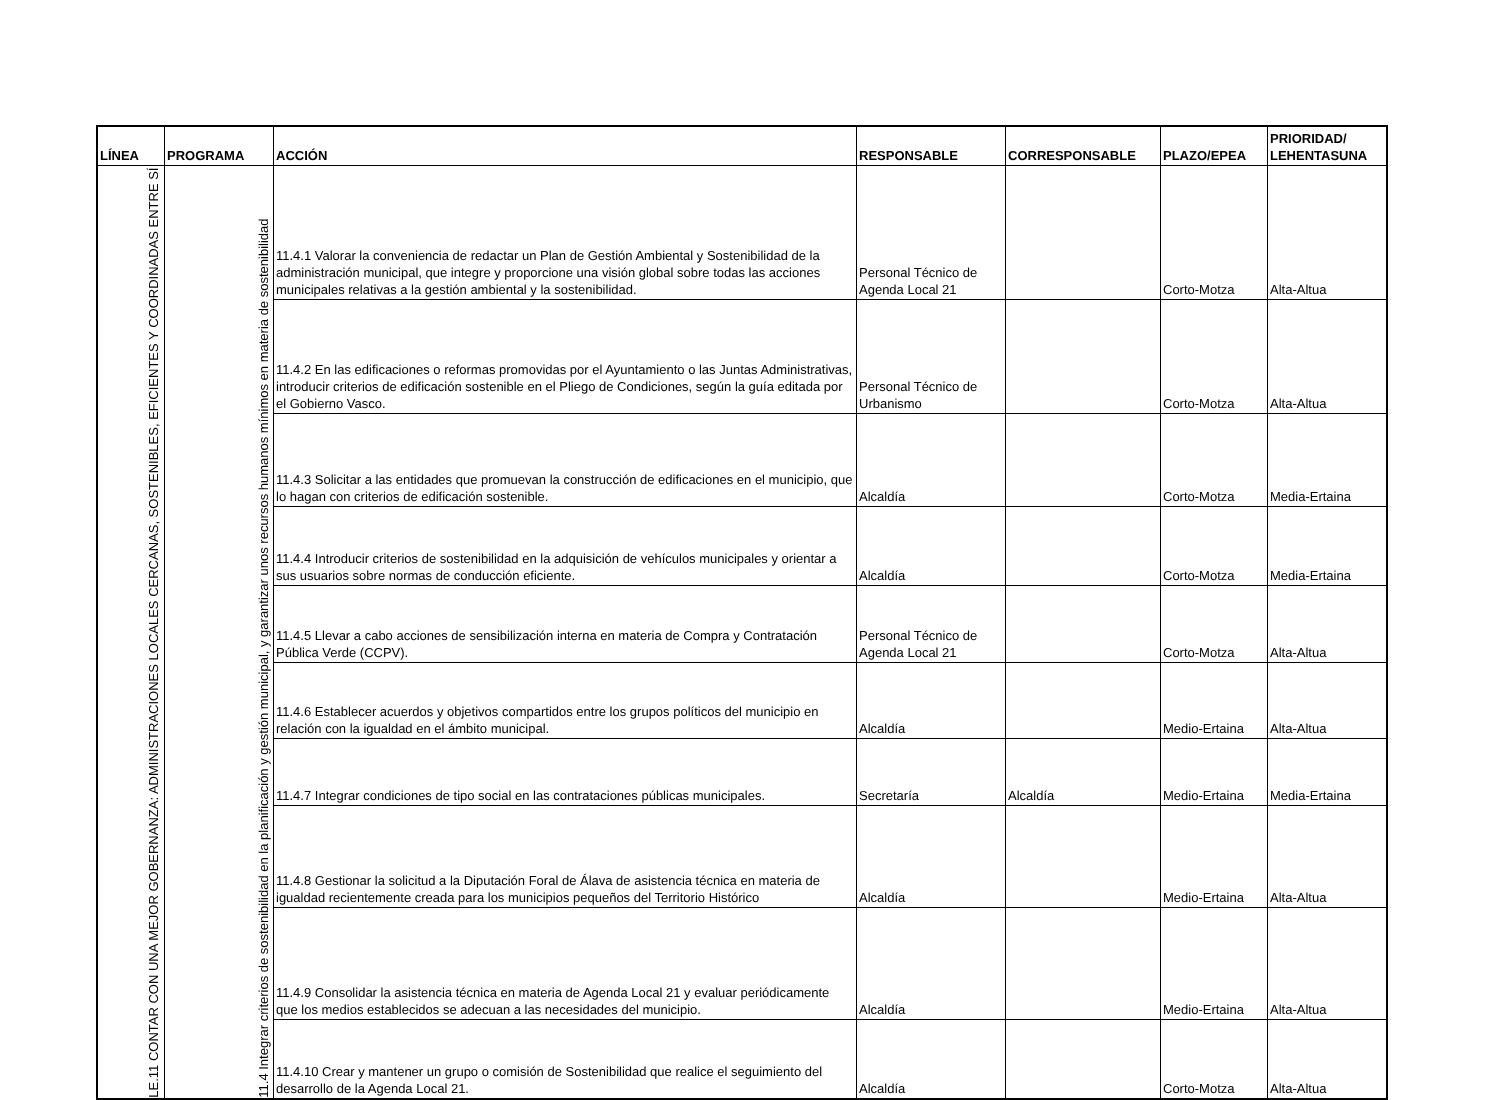| LÍNEA | PROGRAMA | ACCIÓN | RESPONSABLE | CORRESPONSABLE | PLAZO/EPEA | PRIORIDAD/ LEHENTASUNA |
| --- | --- | --- | --- | --- | --- | --- |
| LE.11 CONTAR CON UNA MEJOR GOBERNANZA: ADMINISTRACIONES LOCALES CERCANAS, SOSTENIBLES, EFICIENTES Y COORDINADAS ENTRE SÍ | 11.4 Integrar criterios de sostenibilidad en la planificación y gestión municipal, y garantizar unos recursos humanos mínimos en materia de sostenibilidad | 11.4.1 Valorar la conveniencia de redactar un Plan de Gestión Ambiental y Sostenibilidad de la administración municipal, que integre y proporcione una visión global sobre todas las acciones municipales relativas a la gestión ambiental y la sostenibilidad. | Personal Técnico de Agenda Local 21 | | Corto-Motza | Alta-Altua |
| | | 11.4.2 En las edificaciones o reformas promovidas por el Ayuntamiento o las Juntas Administrativas, introducir criterios de edificación sostenible en el Pliego de Condiciones, según la guía editada por el Gobierno Vasco. | Personal Técnico de Urbanismo | | Corto-Motza | Alta-Altua |
| | | 11.4.3 Solicitar a las entidades que promuevan la construcción de edificaciones en el municipio, que lo hagan con criterios de edificación sostenible. | Alcaldía | | Corto-Motza | Media-Ertaina |
| | | 11.4.4 Introducir criterios de sostenibilidad en la adquisición de vehículos municipales y orientar a sus usuarios sobre normas de conducción eficiente. | Alcaldía | | Corto-Motza | Media-Ertaina |
| | | 11.4.5 Llevar a cabo acciones de sensibilización interna en materia de Compra y Contratación Pública Verde (CCPV). | Personal Técnico de Agenda Local 21 | | Corto-Motza | Alta-Altua |
| | | 11.4.6 Establecer acuerdos y objetivos compartidos entre los grupos políticos del municipio en relación con la igualdad en el ámbito municipal. | Alcaldía | | Medio-Ertaina | Alta-Altua |
| | | 11.4.7 Integrar condiciones de tipo social en las contrataciones públicas municipales. | Secretaría | Alcaldía | Medio-Ertaina | Media-Ertaina |
| | | 11.4.8 Gestionar la solicitud a la Diputación Foral de Álava de asistencia técnica en materia de igualdad recientemente creada para los municipios pequeños del Territorio Histórico | Alcaldía | | Medio-Ertaina | Alta-Altua |
| | | 11.4.9 Consolidar la asistencia técnica en materia de Agenda Local 21 y evaluar periódicamente que los medios establecidos se adecuan a las necesidades del municipio. | Alcaldía | | Medio-Ertaina | Alta-Altua |
| | | 11.4.10 Crear y mantener un grupo o comisión de Sostenibilidad que realice el seguimiento del desarrollo de la Agenda Local 21. | Alcaldía | | Corto-Motza | Alta-Altua |